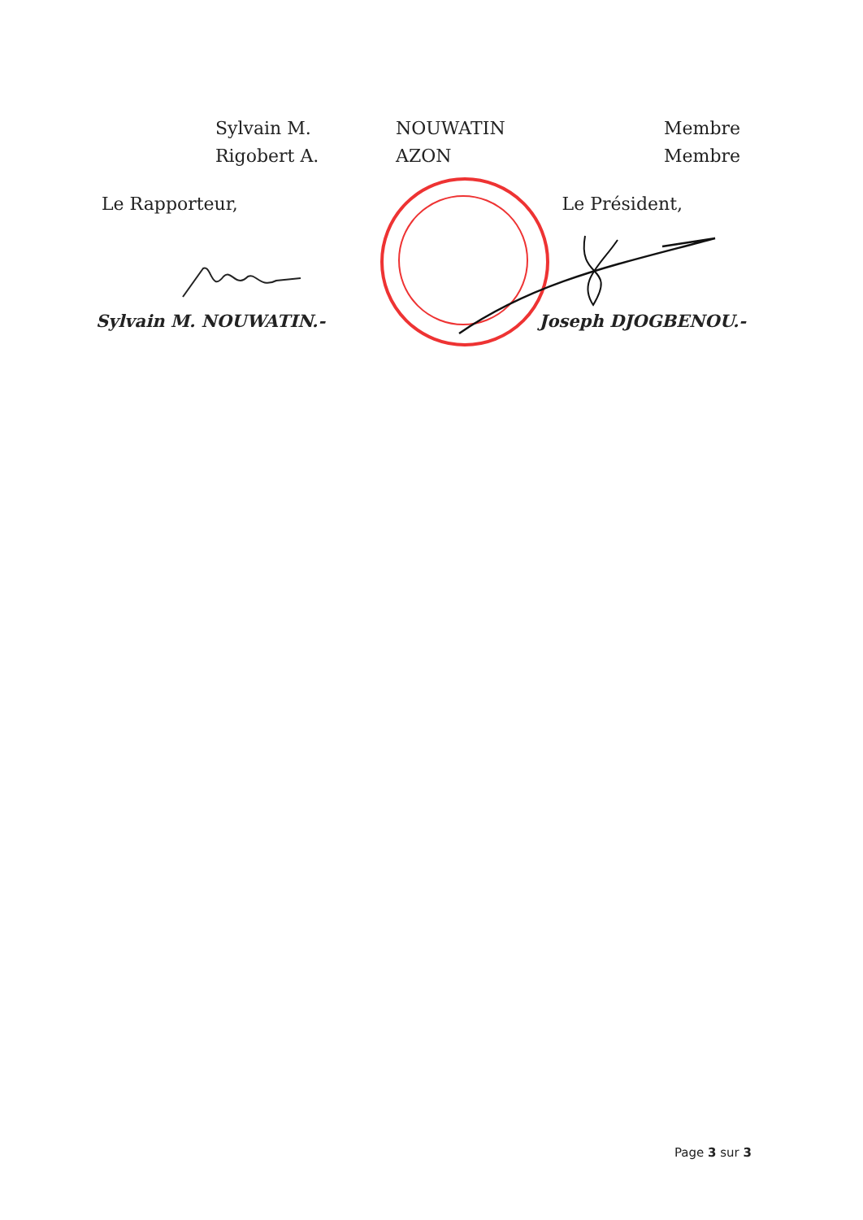| Sylvain M. | NOUWATIN | Membre |
| Rigobert A. | AZON | Membre |
Le Rapporteur, Le Président,
Sylvain M. NOUWATIN.- Joseph DJOGBENOU.-
Page 3 sur 3